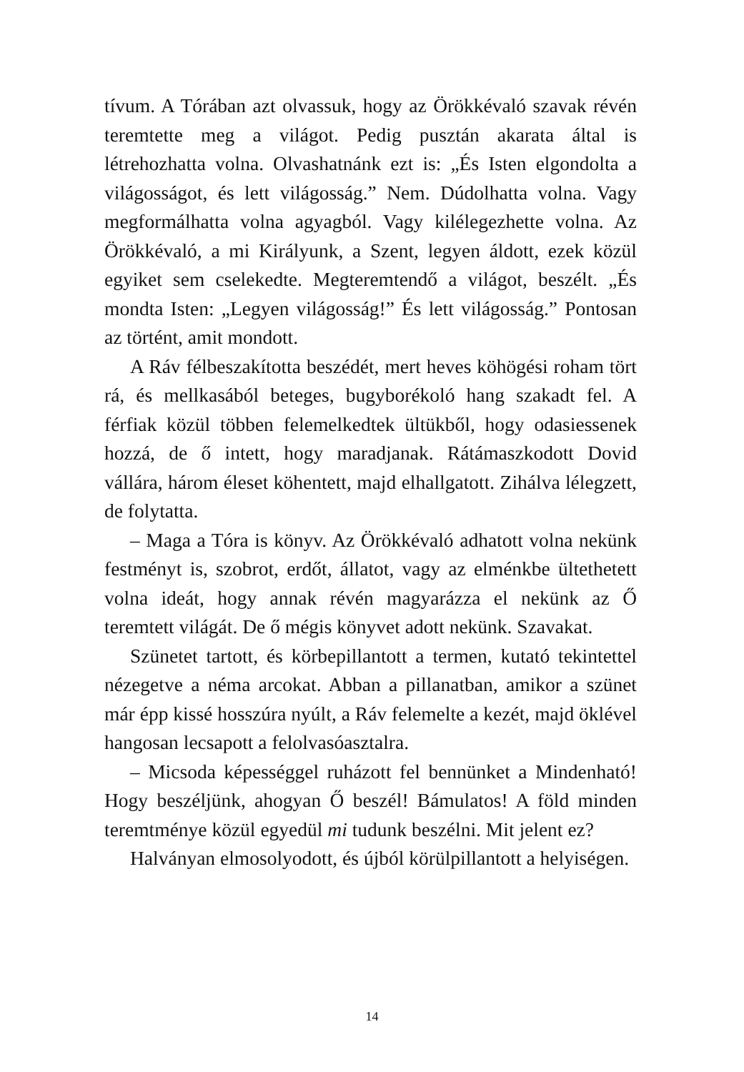tívum. A Tórában azt olvassuk, hogy az Örökkévaló szavak révén teremtette meg a világot. Pedig pusztán akarata által is létrehozhatta volna. Olvashatnánk ezt is: „És Isten elgondolta a világosságot, és lett világosság.” Nem. Dúdolhatta volna. Vagy megformálhatta volna agyagból. Vagy kilélegezhette volna. Az Örökkévaló, a mi Királyunk, a Szent, legyen áldott, ezek közül egyiket sem cselekedte. Megteremtendő a világot, beszélt. „És mondta Isten: „Legyen világosság!” És lett világosság.” Pontosan az történt, amit mondott.
A Ráv félbeszakította beszédét, mert heves köhögési roham tört rá, és mellkasából beteges, bugyborékoló hang szakadt fel. A férfiak közül többen felemelkedtek ültükből, hogy odasiessenek hozzá, de ő intett, hogy maradjanak. Rátámaszkodott Dovid vállára, három éleset köhentett, majd elhallgatott. Zihálva lélegzett, de folytatta.
– Maga a Tóra is könyv. Az Örökkévaló adhatott volna nekünk festményt is, szobrot, erdőt, állatot, vagy az elménkbe ültethetett volna ideát, hogy annak révén magyarázza el nekünk az Ő teremtett világát. De ő mégis könyvet adott nekünk. Szavakat.
Szünetet tartott, és körbepillantott a termen, kutató tekintettel nézegetve a néma arcokat. Abban a pillanatban, amikor a szünet már épp kissé hosszúra nyúlt, a Ráv felemelte a kezét, majd öklével hangosan lecsapott a felolvasóasztalra.
– Micsoda képességgel ruházott fel bennünket a Mindenható! Hogy beszéljünk, ahogyan Ő beszél! Bámulatos! A föld minden teremtménye közül egyedül mi tudunk beszélni. Mit jelent ez?
Halványan elmosolyodott, és újból körülpillantott a helyiségen.
14